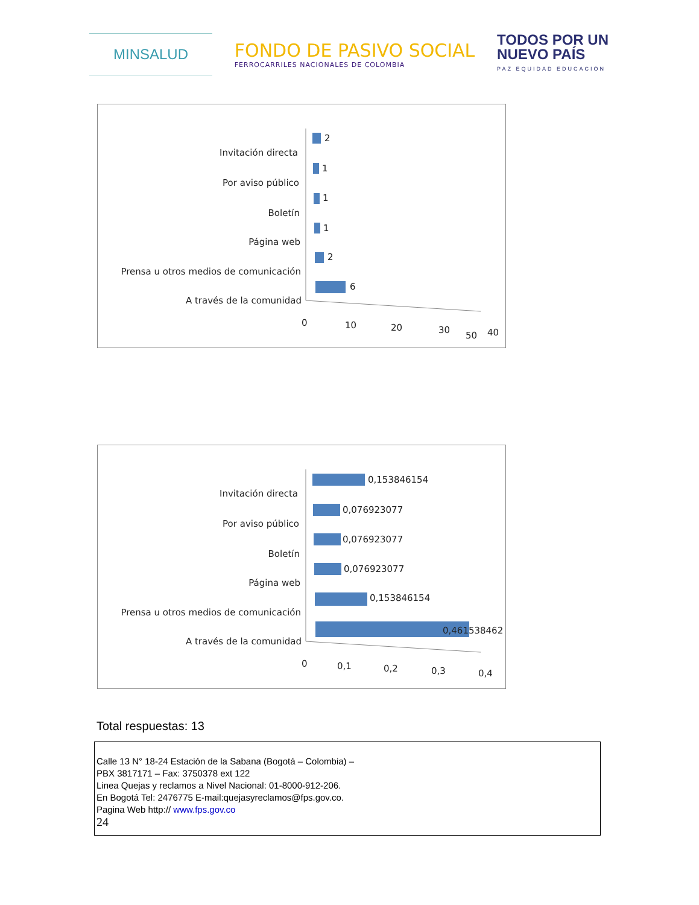MINSALUD
FONDO DE PASIVO SOCIAL
FERROCARRILES NACIONALES DE COLOMBIA
TODOS POR UN
NUEVO PAÍS
PAZ EQUIDAD EDUCACIÓN
Invitación directa
Por aviso público
Boletín
Página web
Prensa u otros medios de comunicación
A través de la comunidad
2
1
1
1
2
6
0
10
20
30
40
50
Invitación directa
Por aviso público
Boletín
Página web
Prensa u otros medios de comunicación
A través de la comunidad
0,153846154
0,076923077
0,076923077
0,076923077
0,153846154
0,461538462
0
0,1
0,2
0,3
0,4
Total respuestas: 13
Calle 13 N° 18-24 Estación de la Sabana (Bogotá – Colombia) –
PBX 3817171 – Fax: 3750378 ext 122
Linea Quejas y reclamos a Nivel Nacional: 01-8000-912-206.
En Bogotá Tel: 2476775 E-mail:quejasyreclamos@fps.gov.co.
Pagina Web http:// www.fps.gov.co
24